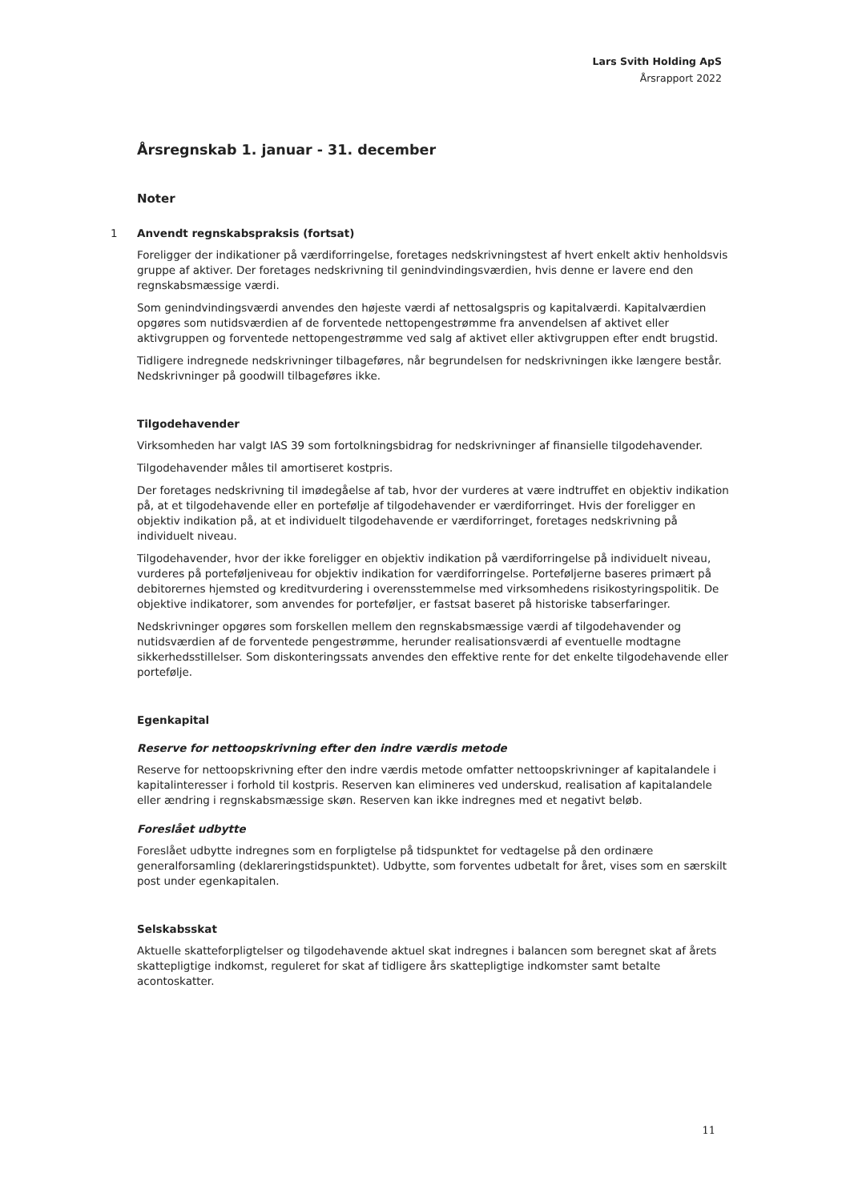Lars Svith Holding ApS
Årsrapport 2022
Årsregnskab 1. januar - 31. december
Noter
1 Anvendt regnskabspraksis (fortsat)
Foreligger der indikationer på værdiforringelse, foretages nedskrivningstest af hvert enkelt aktiv henholdsvis gruppe af aktiver. Der foretages nedskrivning til genindvindingsværdien, hvis denne er lavere end den regnskabsmæssige værdi.
Som genindvindingsværdi anvendes den højeste værdi af nettosalgspris og kapitalværdi. Kapitalværdien opgøres som nutidsværdien af de forventede nettopengestrømme fra anvendelsen af aktivet eller aktivgruppen og forventede nettopengestrømme ved salg af aktivet eller aktivgruppen efter endt brugstid.
Tidligere indregnede nedskrivninger tilbageføres, når begrundelsen for nedskrivningen ikke længere består. Nedskrivninger på goodwill tilbageføres ikke.
Tilgodehavender
Virksomheden har valgt IAS 39 som fortolkningsbidrag for nedskrivninger af finansielle tilgodehavender.
Tilgodehavender måles til amortiseret kostpris.
Der foretages nedskrivning til imødegåelse af tab, hvor der vurderes at være indtruffet en objektiv indikation på, at et tilgodehavende eller en portefølje af tilgodehavender er værdiforringet. Hvis der foreligger en objektiv indikation på, at et individuelt tilgodehavende er værdiforringet, foretages nedskrivning på individuelt niveau.
Tilgodehavender, hvor der ikke foreligger en objektiv indikation på værdiforringelse på individuelt niveau, vurderes på porteføljeniveau for objektiv indikation for værdiforringelse. Porteføljerne baseres primært på debitorernes hjemsted og kreditvurdering i overensstemmelse med virksomhedens risikostyringspolitik. De objektive indikatorer, som anvendes for porteføljer, er fastsat baseret på historiske tabserfaringer.
Nedskrivninger opgøres som forskellen mellem den regnskabsmæssige værdi af tilgodehavender og nutidsværdien af de forventede pengestrømme, herunder realisationsværdi af eventuelle modtagne sikkerhedsstillelser. Som diskonteringssats anvendes den effektive rente for det enkelte tilgodehavende eller portefølje.
Egenkapital
Reserve for nettoopskrivning efter den indre værdis metode
Reserve for nettoopskrivning efter den indre værdis metode omfatter nettoopskrivninger af kapitalandele i kapitalinteresser i forhold til kostpris. Reserven kan elimineres ved underskud, realisation af kapitalandele eller ændring i regnskabsmæssige skøn. Reserven kan ikke indregnes med et negativt beløb.
Foreslået udbytte
Foreslået udbytte indregnes som en forpligtelse på tidspunktet for vedtagelse på den ordinære generalforsamling (deklareringstidspunktet). Udbytte, som forventes udbetalt for året, vises som en særskilt post under egenkapitalen.
Selskabsskat
Aktuelle skatteforpligtelser og tilgodehavende aktuel skat indregnes i balancen som beregnet skat af årets skattepligtige indkomst, reguleret for skat af tidligere års skattepligtige indkomster samt betalte acontoskatter.
11